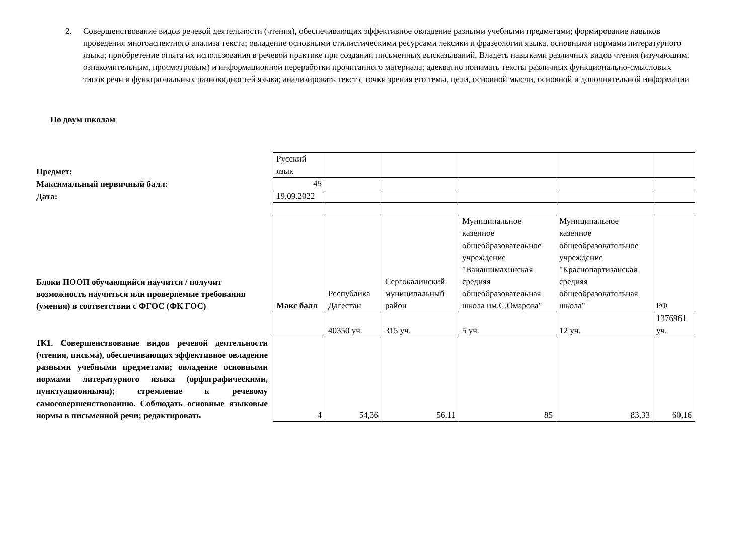2. Совершенствование видов речевой деятельности (чтения), обеспечивающих эффективное овладение разными учебными предметами; формирование навыков проведения многоаспектного анализа текста; овладение основными стилистическими ресурсами лексики и фразеологии языка, основными нормами литературного языка; приобретение опыта их использования в речевой практике при создании письменных высказываний. Владеть навыками различных видов чтения (изучающим, ознакомительным, просмотровым) и информационной переработки прочитанного материала; адекватно понимать тексты различных функционально-смысловых типов речи и функциональных разновидностей языка; анализировать текст с точки зрения его темы, цели, основной мысли, основной и дополнительной информации
По двум школам
| Предмет: | Русский язык | | | | | |
| Максимальный первичный балл: | 45 | | | | | |
| Дата: | 19.09.2022 | | | | | |
| Блоки ПООП обучающийся научится / получит возможность научиться или проверяемые требования (умения) в соответствии с ФГОС (ФК ГОС) | Макс балл | Республика Дагестан | Сергокалинский муниципальный район | Муниципальное казенное общеобразовательное учреждение "Ванашимахинская средняя общеобразовательная школа им.С.Омарова" | Муниципальное казенное общеобразовательное учреждение "Краснопартизанская средняя общеобразовательная школа" | РФ |
| | | 40350 уч. | 315 уч. | 5 уч. | 12 уч. | 1376961 уч. |
| 1К1. Совершенствование видов речевой деятельности (чтения, письма), обеспечивающих эффективное овладение разными учебными предметами; овладение основными нормами литературного языка (орфографическими, пунктуационными); стремление к речевому самосовершенствованию. Соблюдать основные языковые нормы в письменной речи; редактировать | 4 | 54,36 | 56,11 | 85 | 83,33 | 60,16 |